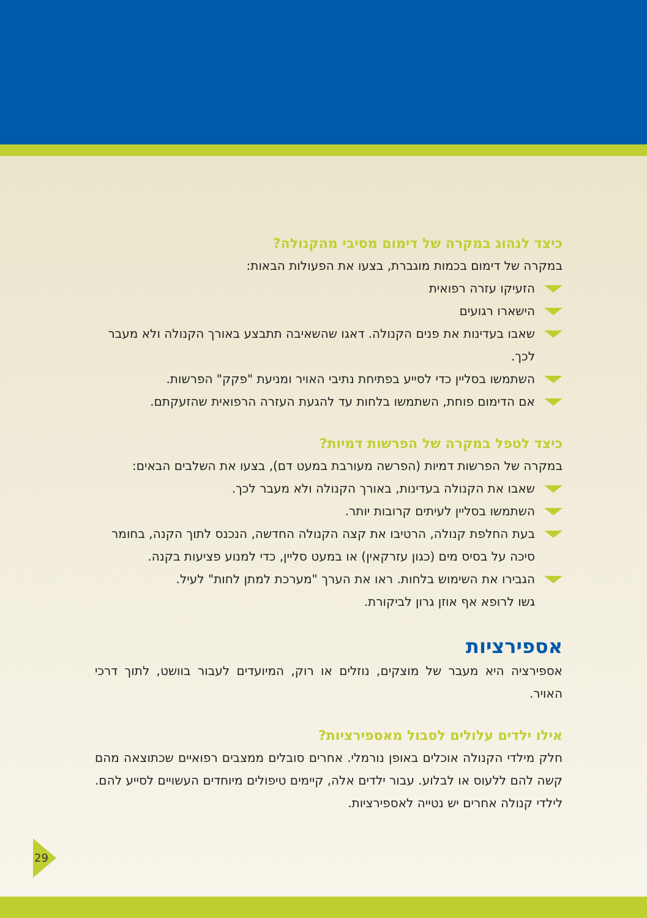כיצד לנהוג במקרה של דימום מסיבי מהקנולה?
במקרה של דימום בכמות מוגברת, בצעו את הפעולות הבאות:
הזעיקו עזרה רפואית
הישארו רגועים
שאבו בעדינות את פנים הקנולה. דאגו שהשאיבה תתבצע באורך הקנולה ולא מעבר לכך.
השתמשו בסליין כדי לסייע בפתיחת נתיבי האויר ומניעת "פקק" הפרשות.
אם הדימום פוחת, השתמשו בלחות עד להגעת העזרה הרפואית שהזעקתם.
כיצד לטפל במקרה של הפרשות דמיות?
במקרה של הפרשות דמיות (הפרשה מעורבת במעט דם), בצעו את השלבים הבאים:
שאבו את הקנולה בעדינות, באורך הקנולה ולא מעבר לכך.
השתמשו בסליין לעיתים קרובות יותר.
בעת החלפת קנולה, הרטיבו את קצה הקנולה החדשה, הנכנס לתוך הקנה, בחומר סיכה על בסיס מים (כגון עזרקאין) או במעט סליין, כדי למנוע פציעות בקנה.
הגבירו את השימוש בלחות. ראו את הערך "מערכת למתן לחות" לעיל.
גשו לרופא אף אוזן גרון לביקורת.
אספירציות
אספירציה היא מעבר של מוצקים, נוזלים או רוק, המיועדים לעבור בוושט, לתוך דרכי האויר.
אילו ילדים עלולים לסבול מאספירציות?
חלק מילדי הקנולה אוכלים באופן נורמלי. אחרים סובלים ממצבים רפואיים שכתוצאה מהם קשה להם ללעוס או לבלוע. עבור ילדים אלה, קיימים טיפולים מיוחדים העשויים לסייע להם. לילדי קנולה אחרים יש נטייה לאספירציות.
29